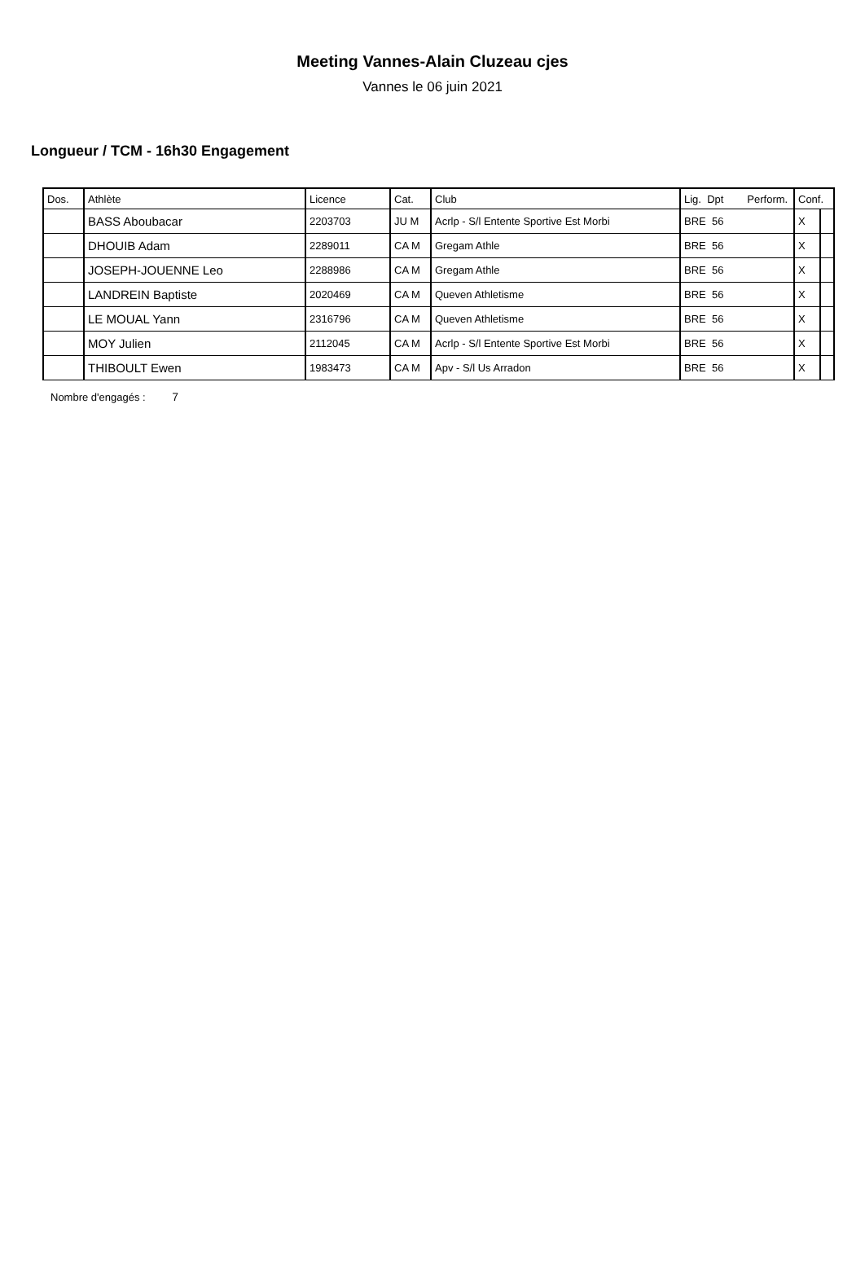Meeting Vannes-Alain Cluzeau cjes
Vannes le 06 juin 2021
Longueur / TCM - 16h30 Engagement
| Dos. | Athlète | Licence | Cat. | Club | Lig. Dpt Perform. | Conf. | |
| --- | --- | --- | --- | --- | --- | --- | --- |
| | BASS Aboubacar | 2203703 | JU M | Acrlp - S/l Entente Sportive Est Morbi | BRE 56 | X | |
| | DHOUIB Adam | 2289011 | CA M | Gregam Athle | BRE 56 | X | |
| | JOSEPH-JOUENNE Leo | 2288986 | CA M | Gregam Athle | BRE 56 | X | |
| | LANDREIN Baptiste | 2020469 | CA M | Queven Athletisme | BRE 56 | X | |
| | LE MOUAL Yann | 2316796 | CA M | Queven Athletisme | BRE 56 | X | |
| | MOY Julien | 2112045 | CA M | Acrlp - S/l Entente Sportive Est Morbi | BRE 56 | X | |
| | THIBOULT Ewen | 1983473 | CA M | Apv - S/l Us Arradon | BRE 56 | X | |
Nombre d'engagés : 7